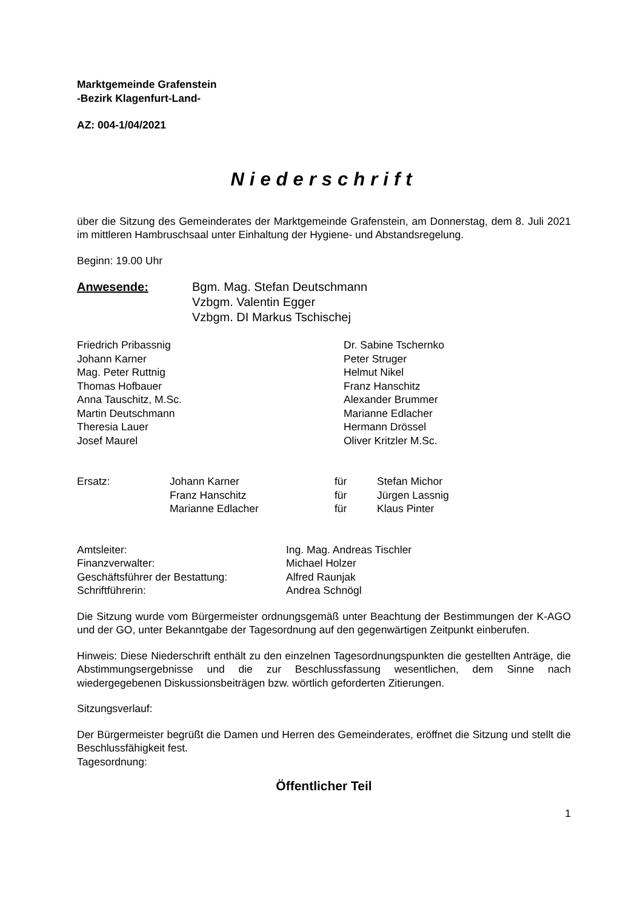Marktgemeinde Grafenstein
-Bezirk Klagenfurt-Land-
AZ: 004-1/04/2021
Niederschrift
über die Sitzung des Gemeinderates der Marktgemeinde Grafenstein, am Donnerstag, dem 8. Juli 2021 im mittleren Hambruschsaal unter Einhaltung der Hygiene- und Abstandsregelung.
Beginn: 19.00 Uhr
| Anwesende: | Bgm. Mag. Stefan Deutschmann Vzbgm. Valentin Egger Vzbgm. DI Markus Tschischej |
| Friedrich Pribassnig Johann Karner Mag. Peter Ruttnig Thomas Hofbauer Anna Tauschitz, M.Sc. Martin Deutschmann Theresia Lauer Josef Maurel | Dr. Sabine Tschernko Peter Struger Helmut Nikel Franz Hanschitz Alexander Brummer Marianne Edlacher Hermann Drössel Oliver Kritzler M.Sc. |
| Ersatz: | Johann Karner | für | Stefan Michor |
| | Franz Hanschitz | für | Jürgen Lassnig |
| | Marianne Edlacher | für | Klaus Pinter |
| Amtsleiter: | Ing. Mag. Andreas Tischler |
| Finanzverwalter: | Michael Holzer |
| Geschäftsführer der Bestattung: | Alfred Raunjak |
| Schriftführerin: | Andrea Schnögl |
Die Sitzung wurde vom Bürgermeister ordnungsgemäß unter Beachtung der Bestimmungen der K-AGO und der GO, unter Bekanntgabe der Tagesordnung auf den gegenwärtigen Zeitpunkt einberufen.
Hinweis: Diese Niederschrift enthält zu den einzelnen Tagesordnungspunkten die gestellten Anträge, die Abstimmungsergebnisse und die zur Beschlussfassung wesentlichen, dem Sinne nach wiedergegebenen Diskussionsbeiträgen bzw. wörtlich geforderten Zitierungen.
Sitzungsverlauf:
Der Bürgermeister begrüßt die Damen und Herren des Gemeinderates, eröffnet die Sitzung und stellt die Beschlussfähigkeit fest.
Tagesordnung:
Öffentlicher Teil
1